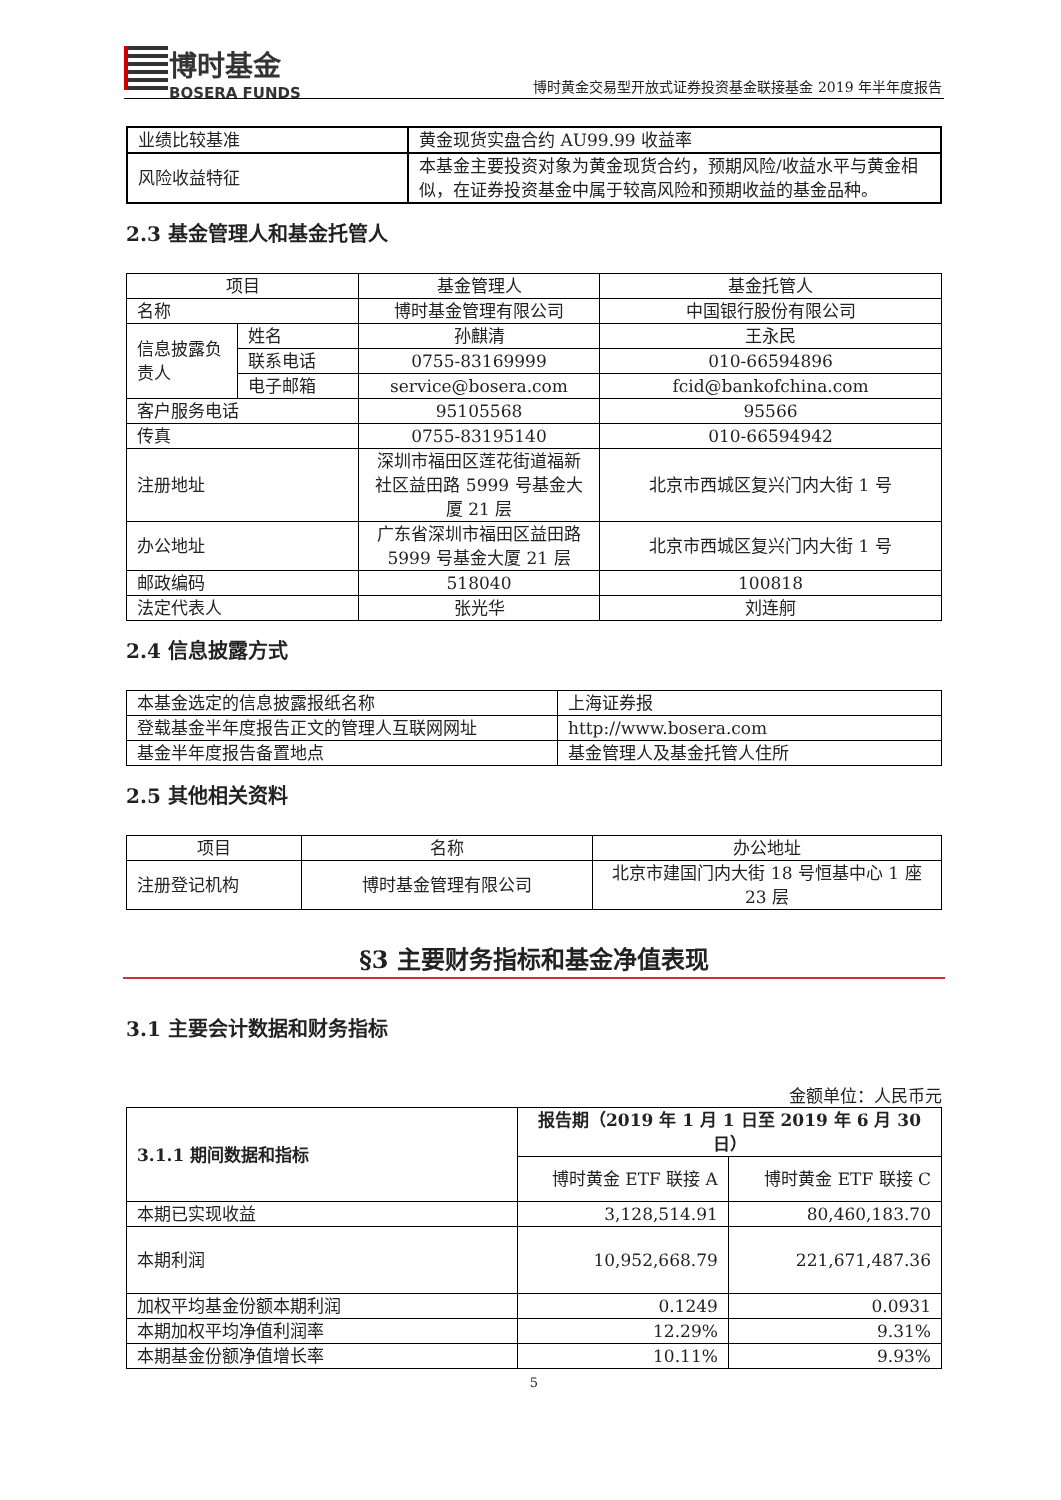博时基金
BOSERA FUNDS
博时黄金交易型开放式证券投资基金联接基金 2019 年半年度报告
| 业绩比较基准 | 黄金现货实盘合约 AU99.99 收益率 |
| 风险收益特征 | 本基金主要投资对象为黄金现货合约，预期风险/收益水平与黄金相似，在证券投资基金中属于较高风险和预期收益的基金品种。 |
2.3 基金管理人和基金托管人
| 项目 | | 基金管理人 | 基金托管人 |
| 名称 | | 博时基金管理有限公司 | 中国银行股份有限公司 |
| 信息披露负责人 | 姓名 | 孙麒清 | 王永民 |
| | 联系电话 | 0755-83169999 | 010-66594896 |
| | 电子邮箱 | service@bosera.com | fcid@bankofchina.com |
| 客户服务电话 | | 95105568 | 95566 |
| 传真 | | 0755-83195140 | 010-66594942 |
| 注册地址 | | 深圳市福田区莲花街道福新社区益田路 5999 号基金大厦 21 层 | 北京市西城区复兴门内大街 1 号 |
| 办公地址 | | 广东省深圳市福田区益田路 5999 号基金大厦 21 层 | 北京市西城区复兴门内大街 1 号 |
| 邮政编码 | | 518040 | 100818 |
| 法定代表人 | | 张光华 | 刘连舸 |
2.4 信息披露方式
| 本基金选定的信息披露报纸名称 | 上海证券报 |
| 登载基金半年度报告正文的管理人互联网网址 | http://www.bosera.com |
| 基金半年度报告备置地点 | 基金管理人及基金托管人住所 |
2.5 其他相关资料
| 项目 | 名称 | 办公地址 |
| 注册登记机构 | 博时基金管理有限公司 | 北京市建国门内大街 18 号恒基中心 1 座 23 层 |
§3 主要财务指标和基金净值表现
3.1 主要会计数据和财务指标
金额单位：人民币元
| 3.1.1 期间数据和指标 | 报告期（2019 年 1 月 1 日至 2019 年 6 月 30 日） | |
| | 博时黄金 ETF 联接 A | 博时黄金 ETF 联接 C |
| 本期已实现收益 | 3,128,514.91 | 80,460,183.70 |
| 本期利润 | 10,952,668.79 | 221,671,487.36 |
| 加权平均基金份额本期利润 | 0.1249 | 0.0931 |
| 本期加权平均净值利润率 | 12.29% | 9.31% |
| 本期基金份额净值增长率 | 10.11% | 9.93% |
5